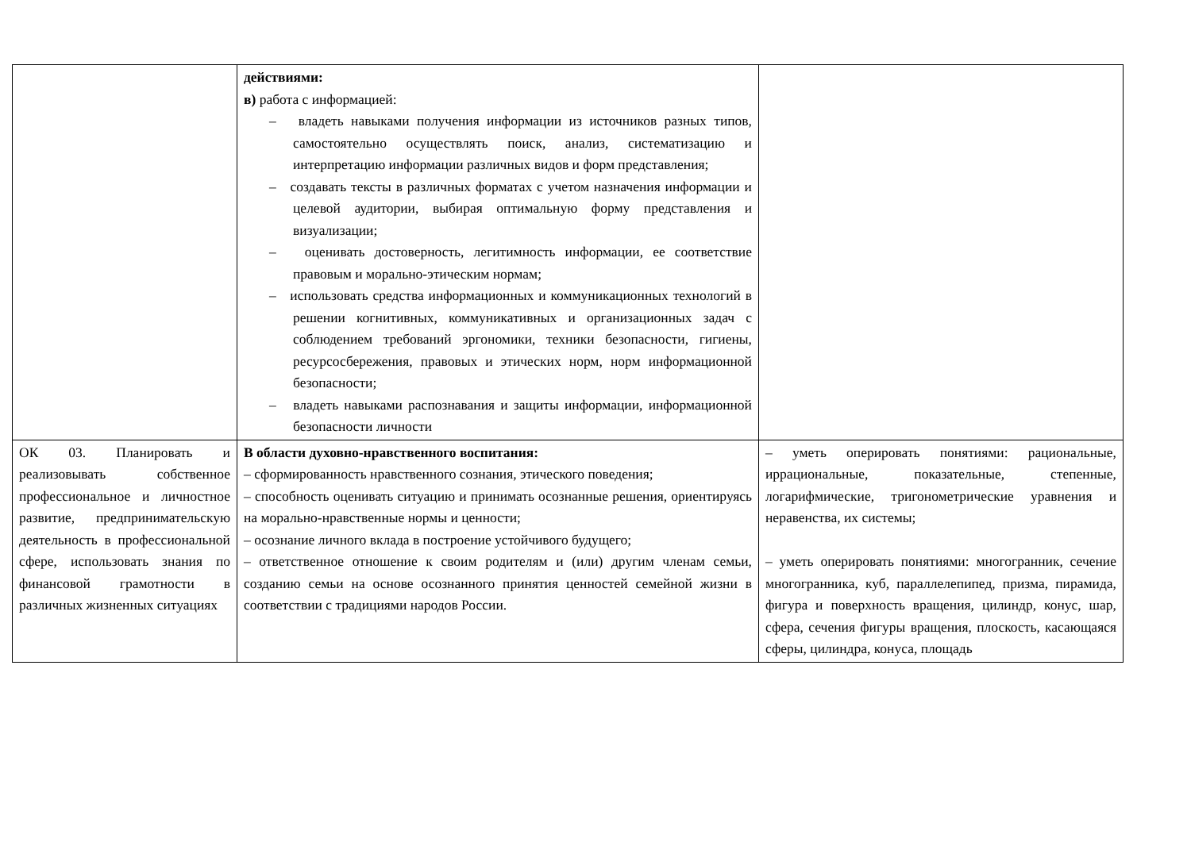| | действиями: в) работа с информацией: – владеть навыками получения информации из источников разных типов, самостоятельно осуществлять поиск, анализ, систематизацию и интерпретацию информации различных видов и форм представления; – создавать тексты в различных форматах с учетом назначения информации и целевой аудитории, выбирая оптимальную форму представления и визуализации; – оценивать достоверность, легитимность информации, ее соответствие правовым и морально-этическим нормам; – использовать средства информационных и коммуникационных технологий в решении когнитивных, коммуникативных и организационных задач с соблюдением требований эргономики, техники безопасности, гигиены, ресурсосбережения, правовых и этических норм, норм информационной безопасности; – владеть навыками распознавания и защиты информации, информационной безопасности личности | |
| ОК 03. Планировать и реализовывать собственное профессиональное и личностное развитие, предпринимательскую деятельность в профессиональной сфере, использовать знания по финансовой грамотности в различных жизненных ситуациях | В области духовно-нравственного воспитания: – сформированность нравственного сознания, этического поведения; – способность оценивать ситуацию и принимать осознанные решения, ориентируясь на морально-нравственные нормы и ценности; – осознание личного вклада в построение устойчивого будущего; – ответственное отношение к своим родителям и (или) другим членам семьи, созданию семьи на основе осознанного принятия ценностей семейной жизни в соответствии с традициями народов России. | – уметь оперировать понятиями: рациональные, иррациональные, показательные, степенные, логарифмические, тригонометрические уравнения и неравенства, их системы; – уметь оперировать понятиями: многогранник, сечение многогранника, куб, параллелепипед, призма, пирамида, фигура и поверхность вращения, цилиндр, конус, шар, сфера, сечения фигуры вращения, плоскость, касающаяся сферы, цилиндра, конуса, площадь |